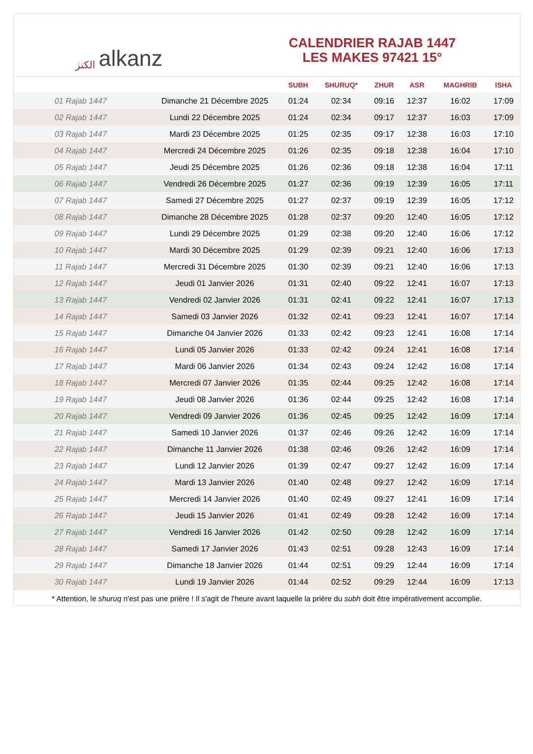الكنز alkanz
CALENDRIER RAJAB 1447
LES MAKES 97421 15°
| | | SUBH | SHURUQ* | ZHUR | ASR | MAGHRIB | ISHA |
| --- | --- | --- | --- | --- | --- | --- | --- |
| 01 Rajab 1447 | Dimanche 21 Décembre 2025 | 01:24 | 02:34 | 09:16 | 12:37 | 16:02 | 17:09 |
| 02 Rajab 1447 | Lundi 22 Décembre 2025 | 01:24 | 02:34 | 09:17 | 12:37 | 16:03 | 17:09 |
| 03 Rajab 1447 | Mardi 23 Décembre 2025 | 01:25 | 02:35 | 09:17 | 12:38 | 16:03 | 17:10 |
| 04 Rajab 1447 | Mercredi 24 Décembre 2025 | 01:26 | 02:35 | 09:18 | 12:38 | 16:04 | 17:10 |
| 05 Rajab 1447 | Jeudi 25 Décembre 2025 | 01:26 | 02:36 | 09:18 | 12:38 | 16:04 | 17:11 |
| 06 Rajab 1447 | Vendredi 26 Décembre 2025 | 01:27 | 02:36 | 09:19 | 12:39 | 16:05 | 17:11 |
| 07 Rajab 1447 | Samedi 27 Décembre 2025 | 01:27 | 02:37 | 09:19 | 12:39 | 16:05 | 17:12 |
| 08 Rajab 1447 | Dimanche 28 Décembre 2025 | 01:28 | 02:37 | 09:20 | 12:40 | 16:05 | 17:12 |
| 09 Rajab 1447 | Lundi 29 Décembre 2025 | 01:29 | 02:38 | 09:20 | 12:40 | 16:06 | 17:12 |
| 10 Rajab 1447 | Mardi 30 Décembre 2025 | 01:29 | 02:39 | 09:21 | 12:40 | 16:06 | 17:13 |
| 11 Rajab 1447 | Mercredi 31 Décembre 2025 | 01:30 | 02:39 | 09:21 | 12:40 | 16:06 | 17:13 |
| 12 Rajab 1447 | Jeudi 01 Janvier 2026 | 01:31 | 02:40 | 09:22 | 12:41 | 16:07 | 17:13 |
| 13 Rajab 1447 | Vendredi 02 Janvier 2026 | 01:31 | 02:41 | 09:22 | 12:41 | 16:07 | 17:13 |
| 14 Rajab 1447 | Samedi 03 Janvier 2026 | 01:32 | 02:41 | 09:23 | 12:41 | 16:07 | 17:14 |
| 15 Rajab 1447 | Dimanche 04 Janvier 2026 | 01:33 | 02:42 | 09:23 | 12:41 | 16:08 | 17:14 |
| 16 Rajab 1447 | Lundi 05 Janvier 2026 | 01:33 | 02:42 | 09:24 | 12:41 | 16:08 | 17:14 |
| 17 Rajab 1447 | Mardi 06 Janvier 2026 | 01:34 | 02:43 | 09:24 | 12:42 | 16:08 | 17:14 |
| 18 Rajab 1447 | Mercredi 07 Janvier 2026 | 01:35 | 02:44 | 09:25 | 12:42 | 16:08 | 17:14 |
| 19 Rajab 1447 | Jeudi 08 Janvier 2026 | 01:36 | 02:44 | 09:25 | 12:42 | 16:08 | 17:14 |
| 20 Rajab 1447 | Vendredi 09 Janvier 2026 | 01:36 | 02:45 | 09:25 | 12:42 | 16:09 | 17:14 |
| 21 Rajab 1447 | Samedi 10 Janvier 2026 | 01:37 | 02:46 | 09:26 | 12:42 | 16:09 | 17:14 |
| 22 Rajab 1447 | Dimanche 11 Janvier 2026 | 01:38 | 02:46 | 09:26 | 12:42 | 16:09 | 17:14 |
| 23 Rajab 1447 | Lundi 12 Janvier 2026 | 01:39 | 02:47 | 09:27 | 12:42 | 16:09 | 17:14 |
| 24 Rajab 1447 | Mardi 13 Janvier 2026 | 01:40 | 02:48 | 09:27 | 12:42 | 16:09 | 17:14 |
| 25 Rajab 1447 | Mercredi 14 Janvier 2026 | 01:40 | 02:49 | 09:27 | 12:41 | 16:09 | 17:14 |
| 26 Rajab 1447 | Jeudi 15 Janvier 2026 | 01:41 | 02:49 | 09:28 | 12:42 | 16:09 | 17:14 |
| 27 Rajab 1447 | Vendredi 16 Janvier 2026 | 01:42 | 02:50 | 09:28 | 12:42 | 16:09 | 17:14 |
| 28 Rajab 1447 | Samedi 17 Janvier 2026 | 01:43 | 02:51 | 09:28 | 12:43 | 16:09 | 17:14 |
| 29 Rajab 1447 | Dimanche 18 Janvier 2026 | 01:44 | 02:51 | 09:29 | 12:44 | 16:09 | 17:14 |
| 30 Rajab 1447 | Lundi 19 Janvier 2026 | 01:44 | 02:52 | 09:29 | 12:44 | 16:09 | 17:13 |
* Attention, le shuruq n'est pas une prière ! Il s'agit de l'heure avant laquelle la prière du subh doit être impérativement accomplie.